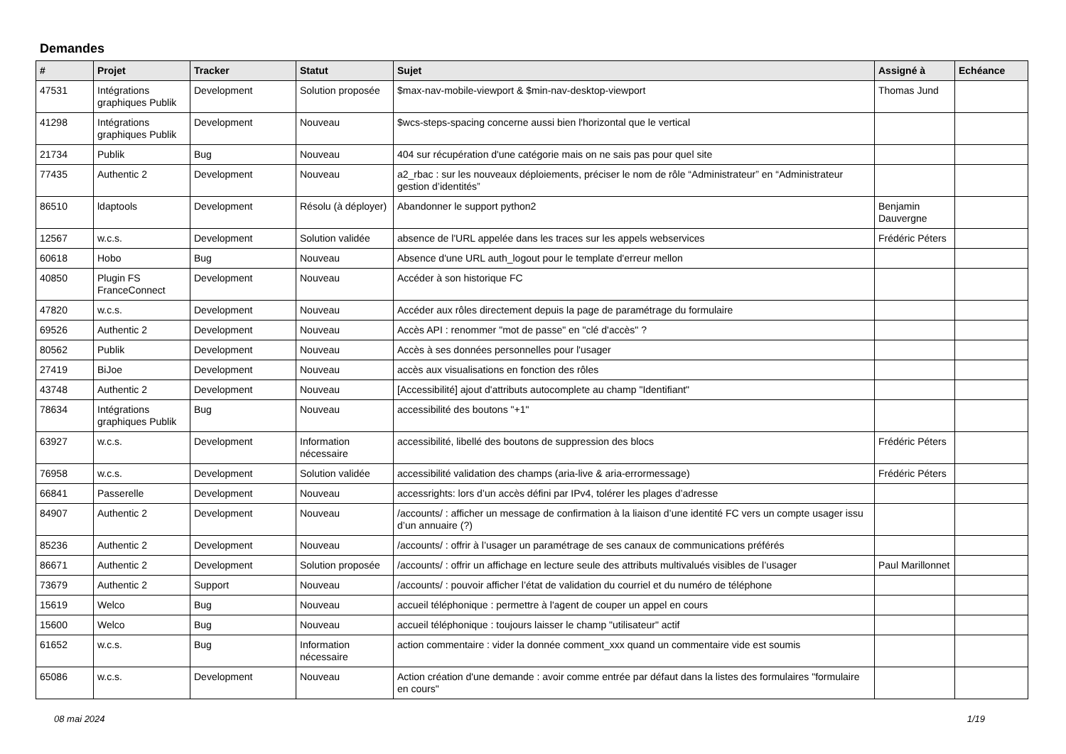Demandes
| # | Projet | Tracker | Statut | Sujet | Assigné à | Echéance |
| --- | --- | --- | --- | --- | --- | --- |
| 47531 | Intégrations graphiques Publik | Development | Solution proposée | $max-nav-mobile-viewport & $min-nav-desktop-viewport | Thomas Jund | |
| 41298 | Intégrations graphiques Publik | Development | Nouveau | $wcs-steps-spacing concerne aussi bien l'horizontal que le vertical | | |
| 21734 | Publik | Bug | Nouveau | 404 sur récupération d'une catégorie mais on ne sais pas pour quel site | | |
| 77435 | Authentic 2 | Development | Nouveau | a2_rbac : sur les nouveaux déploiements, préciser le nom de rôle “Administrateur” en “Administrateur gestion d’identités” | | |
| 86510 | ldaptools | Development | Résolu (à déployer) | Abandonner le support python2 | Benjamin Dauvergne | |
| 12567 | w.c.s. | Development | Solution validée | absence de l'URL appelée dans les traces sur les appels webservices | Frédéric Péters | |
| 60618 | Hobo | Bug | Nouveau | Absence d'une URL auth_logout pour le template d'erreur mellon | | |
| 40850 | Plugin FS FranceConnect | Development | Nouveau | Accéder à son historique FC | | |
| 47820 | w.c.s. | Development | Nouveau | Accéder aux rôles directement depuis la page de paramétrage du formulaire | | |
| 69526 | Authentic 2 | Development | Nouveau | Accès API : renommer "mot de passe" en "clé d'accès" ? | | |
| 80562 | Publik | Development | Nouveau | Accès à ses données personnelles pour l'usager | | |
| 27419 | BiJoe | Development | Nouveau | accès aux visualisations en fonction des rôles | | |
| 43748 | Authentic 2 | Development | Nouveau | [Accessibilité] ajout d'attributs autocomplete au champ "Identifiant" | | |
| 78634 | Intégrations graphiques Publik | Bug | Nouveau | accessibilité des boutons "+1" | | |
| 63927 | w.c.s. | Development | Information nécessaire | accessibilité, libellé des boutons de suppression des blocs | Frédéric Péters | |
| 76958 | w.c.s. | Development | Solution validée | accessibilité validation des champs (aria-live & aria-errormessage) | Frédéric Péters | |
| 66841 | Passerelle | Development | Nouveau | accessrights: lors d’un accès défini par IPv4, tolérer les plages d’adresse | | |
| 84907 | Authentic 2 | Development | Nouveau | /accounts/ : afficher un message de confirmation à la liaison d’une identité FC vers un compte usager issu d’un annuaire (?) | | |
| 85236 | Authentic 2 | Development | Nouveau | /accounts/ : offrir à l’usager un paramétrage de ses canaux de communications préférés | | |
| 86671 | Authentic 2 | Development | Solution proposée | /accounts/ : offrir un affichage en lecture seule des attributs multivalués visibles de l’usager | Paul Marillonnet | |
| 73679 | Authentic 2 | Support | Nouveau | /accounts/ : pouvoir afficher l’état de validation du courriel et du numéro de téléphone | | |
| 15619 | Welco | Bug | Nouveau | accueil téléphonique : permettre à l'agent de couper un appel en cours | | |
| 15600 | Welco | Bug | Nouveau | accueil téléphonique : toujours laisser le champ "utilisateur" actif | | |
| 61652 | w.c.s. | Bug | Information nécessaire | action commentaire : vider la donnée comment_xxx quand un commentaire vide est soumis | | |
| 65086 | w.c.s. | Development | Nouveau | Action création d'une demande : avoir comme entrée par défaut dans la listes des formulaires "formulaire en cours" | | |
08 mai 2024 1/19